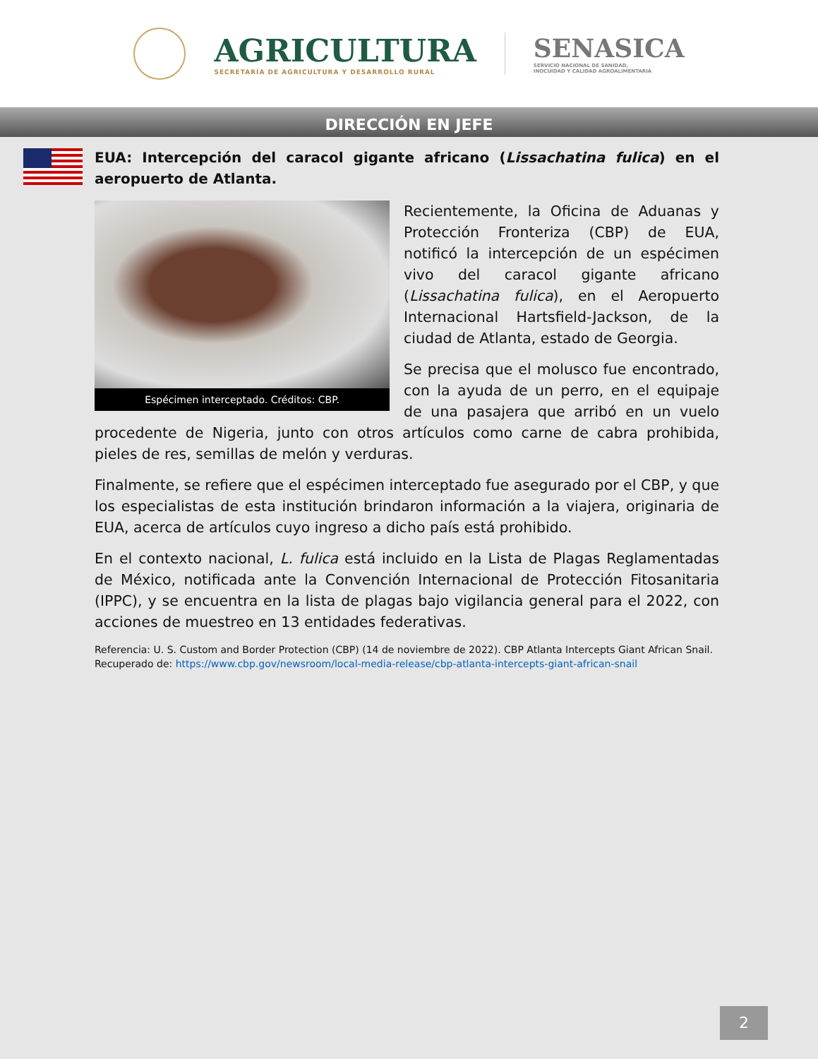AGRICULTURA
SECRETARÍA DE AGRICULTURA Y DESARROLLO RURAL
SENASICA
SERVICIO NACIONAL DE SANIDAD,
INOCUIDAD Y CALIDAD AGROALIMENTARIA
DIRECCIÓN EN JEFE
EUA: Intercepción del caracol gigante africano (Lissachatina fulica) en el aeropuerto de Atlanta.
Espécimen interceptado. Créditos: CBP.
Recientemente, la Oficina de Aduanas y Protección Fronteriza (CBP) de EUA, notificó la intercepción de un espécimen vivo del caracol gigante africano (Lissachatina fulica), en el Aeropuerto Internacional Hartsfield-Jackson, de la ciudad de Atlanta, estado de Georgia.
Se precisa que el molusco fue encontrado, con la ayuda de un perro, en el equipaje de una pasajera que arribó en un vuelo procedente de Nigeria, junto con otros artículos como carne de cabra prohibida, pieles de res, semillas de melón y verduras.
Finalmente, se refiere que el espécimen interceptado fue asegurado por el CBP, y que los especialistas de esta institución brindaron información a la viajera, originaria de EUA, acerca de artículos cuyo ingreso a dicho país está prohibido.
En el contexto nacional, L. fulica está incluido en la Lista de Plagas Reglamentadas de México, notificada ante la Convención Internacional de Protección Fitosanitaria (IPPC), y se encuentra en la lista de plagas bajo vigilancia general para el 2022, con acciones de muestreo en 13 entidades federativas.
Referencia: U. S. Custom and Border Protection (CBP) (14 de noviembre de 2022). CBP Atlanta Intercepts Giant African Snail. Recuperado de: https://www.cbp.gov/newsroom/local-media-release/cbp-atlanta-intercepts-giant-african-snail
2